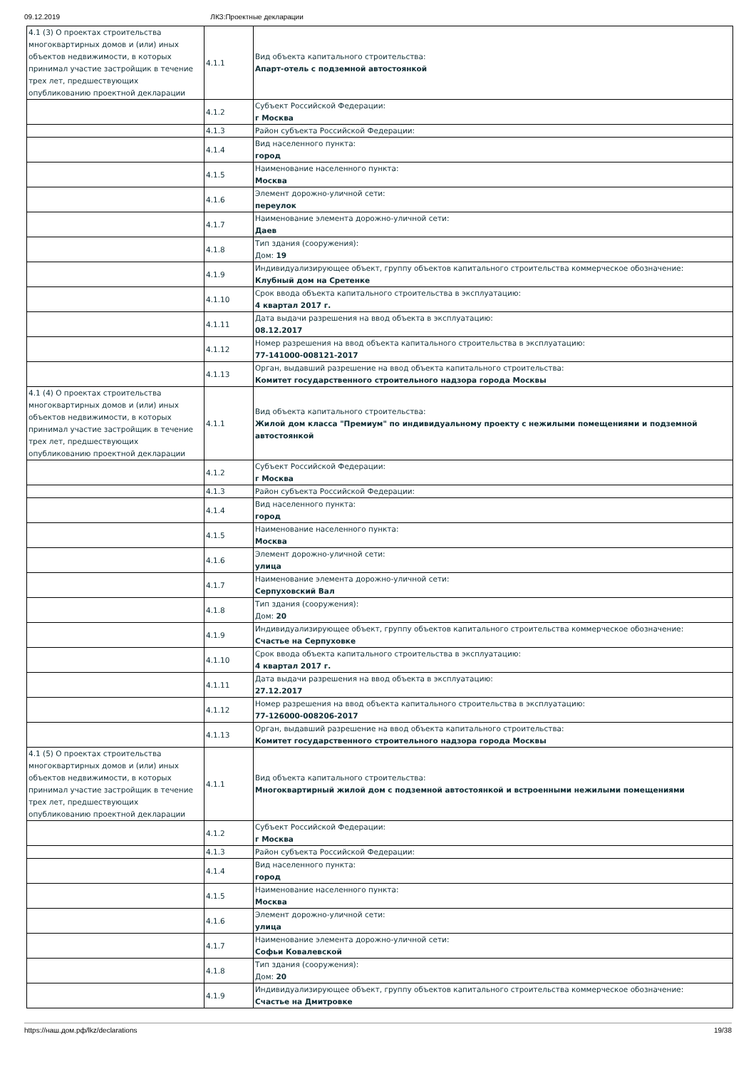09.12.2019 ЛКЗ:Проектные декларации
| 4.1 (3) О проектах строительства многоквартирных домов и (или) иных объектов недвижимости, в которых принимал участие застройщик в течение трех лет, предшествующих опубликованию проектной декларации | 4.1.1 | Вид объекта капитального строительства: Апарт-отель с подземной автостоянкой |
| | 4.1.2 | Субъект Российской Федерации: г Москва |
| | 4.1.3 | Район субъекта Российской Федерации: |
| | 4.1.4 | Вид населенного пункта: город |
| | 4.1.5 | Наименование населенного пункта: Москва |
| | 4.1.6 | Элемент дорожно-уличной сети: переулок |
| | 4.1.7 | Наименование элемента дорожно-уличной сети: Даев |
| | 4.1.8 | Тип здания (сооружения): Дом: 19 |
| | 4.1.9 | Индивидуализирующее объект, группу объектов капитального строительства коммерческое обозначение: Клубный дом на Сретенке |
| | 4.1.10 | Срок ввода объекта капитального строительства в эксплуатацию: 4 квартал 2017 г. |
| | 4.1.11 | Дата выдачи разрешения на ввод объекта в эксплуатацию: 08.12.2017 |
| | 4.1.12 | Номер разрешения на ввод объекта капитального строительства в эксплуатацию: 77-141000-008121-2017 |
| | 4.1.13 | Орган, выдавший разрешение на ввод объекта капитального строительства: Комитет государственного строительного надзора города Москвы |
| 4.1 (4) О проектах строительства многоквартирных домов и (или) иных объектов недвижимости, в которых принимал участие застройщик в течение трех лет, предшествующих опубликованию проектной декларации | 4.1.1 | Вид объекта капитального строительства: Жилой дом класса "Премиум" по индивидуальному проекту с нежилыми помещениями и подземной автостоянкой |
| | 4.1.2 | Субъект Российской Федерации: г Москва |
| | 4.1.3 | Район субъекта Российской Федерации: |
| | 4.1.4 | Вид населенного пункта: город |
| | 4.1.5 | Наименование населенного пункта: Москва |
| | 4.1.6 | Элемент дорожно-уличной сети: улица |
| | 4.1.7 | Наименование элемента дорожно-уличной сети: Серпуховский Вал |
| | 4.1.8 | Тип здания (сооружения): Дом: 20 |
| | 4.1.9 | Индивидуализирующее объект, группу объектов капитального строительства коммерческое обозначение: Счастье на Серпуховке |
| | 4.1.10 | Срок ввода объекта капитального строительства в эксплуатацию: 4 квартал 2017 г. |
| | 4.1.11 | Дата выдачи разрешения на ввод объекта в эксплуатацию: 27.12.2017 |
| | 4.1.12 | Номер разрешения на ввод объекта капитального строительства в эксплуатацию: 77-126000-008206-2017 |
| | 4.1.13 | Орган, выдавший разрешение на ввод объекта капитального строительства: Комитет государственного строительного надзора города Москвы |
| 4.1 (5) О проектах строительства многоквартирных домов и (или) иных объектов недвижимости, в которых принимал участие застройщик в течение трех лет, предшествующих опубликованию проектной декларации | 4.1.1 | Вид объекта капитального строительства: Многоквартирный жилой дом с подземной автостоянкой и встроенными нежилыми помещениями |
| | 4.1.2 | Субъект Российской Федерации: г Москва |
| | 4.1.3 | Район субъекта Российской Федерации: |
| | 4.1.4 | Вид населенного пункта: город |
| | 4.1.5 | Наименование населенного пункта: Москва |
| | 4.1.6 | Элемент дорожно-уличной сети: улица |
| | 4.1.7 | Наименование элемента дорожно-уличной сети: Софьи Ковалевской |
| | 4.1.8 | Тип здания (сооружения): Дом: 20 |
| | 4.1.9 | Индивидуализирующее объект, группу объектов капитального строительства коммерческое обозначение: Счастье на Дмитровке |
https://наш.дом.рф/lkz/declarations 19/38